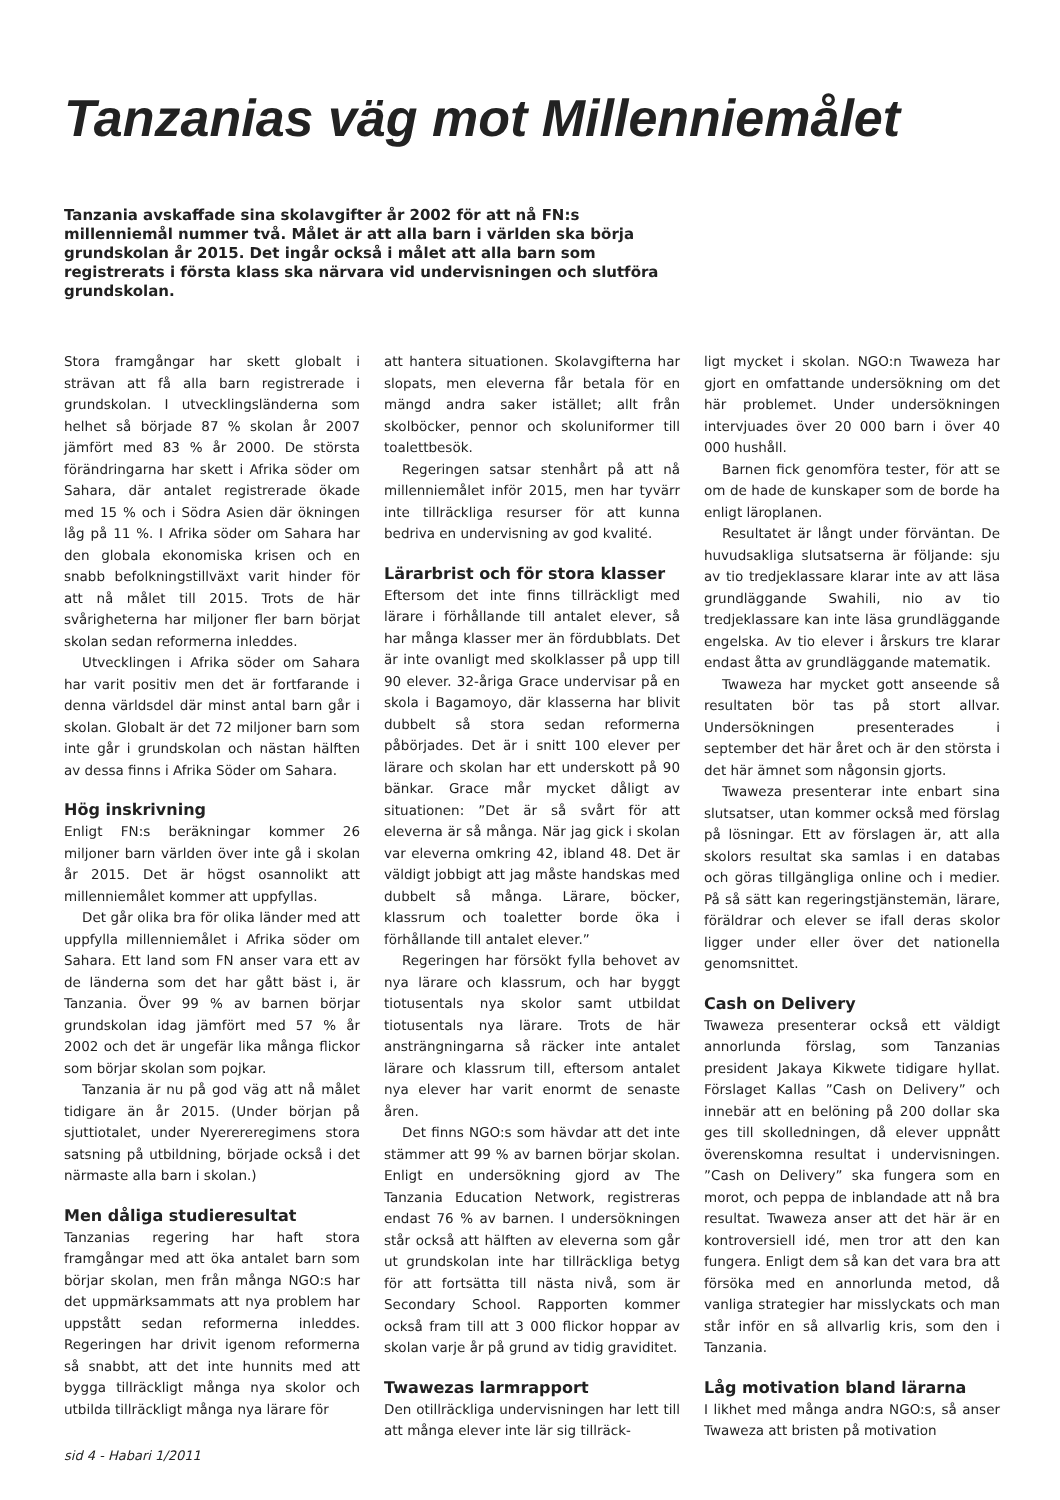Tanzanias väg mot Millenniemålet
Tanzania avskaffade sina skolavgifter år 2002 för att nå FN:s millenniemål nummer två. Målet är att alla barn i världen ska börja grundskolan år 2015. Det ingår också i målet att alla barn som registrerats i första klass ska närvara vid undervisningen och slutföra grundskolan.
Stora framgångar har skett globalt i strävan att få alla barn registrerade i grundskolan. I utvecklingsländerna som helhet så började 87 % skolan år 2007 jämfört med 83 % år 2000. De största förändringarna har skett i Afrika söder om Sahara, där antalet registrerade ökade med 15 % och i Södra Asien där ökningen låg på 11 %. I Afrika söder om Sahara har den globala ekonomiska krisen och en snabb befolkningstillväxt varit hinder för att nå målet till 2015. Trots de här svårigheterna har miljoner fler barn börjat skolan sedan reformerna inleddes.
Utvecklingen i Afrika söder om Sahara har varit positiv men det är fortfarande i denna världsdel där minst antal barn går i skolan. Globalt är det 72 miljoner barn som inte går i grundskolan och nästan hälften av dessa finns i Afrika Söder om Sahara.
Hög inskrivning
Enligt FN:s beräkningar kommer 26 miljoner barn världen över inte gå i skolan år 2015. Det är högst osannolikt att millenniemålet kommer att uppfyllas.
Det går olika bra för olika länder med att uppfylla millenniemålet i Afrika söder om Sahara. Ett land som FN anser vara ett av de länderna som det har gått bäst i, är Tanzania. Över 99 % av barnen börjar grundskolan idag jämfört med 57 % år 2002 och det är ungefär lika många flickor som börjar skolan som pojkar.
Tanzania är nu på god väg att nå målet tidigare än år 2015. (Under början på sjuttiotalet, under Nyerereregimens stora satsning på utbildning, började också i det närmaste alla barn i skolan.)
Men dåliga studieresultat
Tanzanias regering har haft stora framgångar med att öka antalet barn som börjar skolan, men från många NGO:s har det uppmärksammats att nya problem har uppstått sedan reformerna inleddes. Regeringen har drivit igenom reformerna så snabbt, att det inte hunnits med att bygga tillräckligt många nya skolor och utbilda tillräckligt många nya lärare för
att hantera situationen. Skolavgifterna har slopats, men eleverna får betala för en mängd andra saker istället; allt från skolböcker, pennor och skoluniformer till toalettbesök.
Regeringen satsar stenhårt på att nå millenniemålet inför 2015, men har tyvärr inte tillräckliga resurser för att kunna bedriva en undervisning av god kvalité.
Lärarbrist och för stora klasser
Eftersom det inte finns tillräckligt med lärare i förhållande till antalet elever, så har många klasser mer än fördubblats. Det är inte ovanligt med skolklasser på upp till 90 elever. 32-åriga Grace undervisar på en skola i Bagamoyo, där klasserna har blivit dubbelt så stora sedan reformerna påbörjades. Det är i snitt 100 elever per lärare och skolan har ett underskott på 90 bänkar. Grace mår mycket dåligt av situationen: ”Det är så svårt för att eleverna är så många. När jag gick i skolan var eleverna omkring 42, ibland 48. Det är väldigt jobbigt att jag måste handskas med dubbelt så många. Lärare, böcker, klassrum och toaletter borde öka i förhållande till antalet elever.”
Regeringen har försökt fylla behovet av nya lärare och klassrum, och har byggt tiotusentals nya skolor samt utbildat tiotusentals nya lärare. Trots de här ansträngningarna så räcker inte antalet lärare och klassrum till, eftersom antalet nya elever har varit enormt de senaste åren.
Det finns NGO:s som hävdar att det inte stämmer att 99 % av barnen börjar skolan. Enligt en undersökning gjord av The Tanzania Education Network, registreras endast 76 % av barnen. I undersökningen står också att hälften av eleverna som går ut grundskolan inte har tillräckliga betyg för att fortsätta till nästa nivå, som är Secondary School. Rapporten kommer också fram till att 3 000 flickor hoppar av skolan varje år på grund av tidig graviditet.
Twawezas larmrapport
Den otillräckliga undervisningen har lett till att många elever inte lär sig tillräck-
ligt mycket i skolan. NGO:n Twaweza har gjort en omfattande undersökning om det här problemet. Under undersökningen intervjuades över 20 000 barn i över 40 000 hushåll.
Barnen fick genomföra tester, för att se om de hade de kunskaper som de borde ha enligt läroplanen.
Resultatet är långt under förväntan. De huvudsakliga slutsatserna är följande: sju av tio tredjeklassare klarar inte av att läsa grundläggande Swahili, nio av tio tredjeklassare kan inte läsa grundläggande engelska. Av tio elever i årskurs tre klarar endast åtta av grundläggande matematik.
Twaweza har mycket gott anseende så resultaten bör tas på stort allvar. Undersökningen presenterades i september det här året och är den största i det här ämnet som någonsin gjorts.
Twaweza presenterar inte enbart sina slutsatser, utan kommer också med förslag på lösningar. Ett av förslagen är, att alla skolors resultat ska samlas i en databas och göras tillgängliga online och i medier. På så sätt kan regeringstjänstemän, lärare, föräldrar och elever se ifall deras skolor ligger under eller över det nationella genomsnittet.
Cash on Delivery
Twaweza presenterar också ett väldigt annorlunda förslag, som Tanzanias president Jakaya Kikwete tidigare hyllat. Förslaget Kallas ”Cash on Delivery” och innebär att en belöning på 200 dollar ska ges till skolledningen, då elever uppnått överenskomna resultat i undervisningen. ”Cash on Delivery” ska fungera som en morot, och peppa de inblandade att nå bra resultat. Twaweza anser att det här är en kontroversiell idé, men tror att den kan fungera. Enligt dem så kan det vara bra att försöka med en annorlunda metod, då vanliga strategier har misslyckats och man står inför en så allvarlig kris, som den i Tanzania.
Låg motivation bland lärarna
I likhet med många andra NGO:s, så anser Twaweza att bristen på motivation
sid 4 - Habari 1/2011